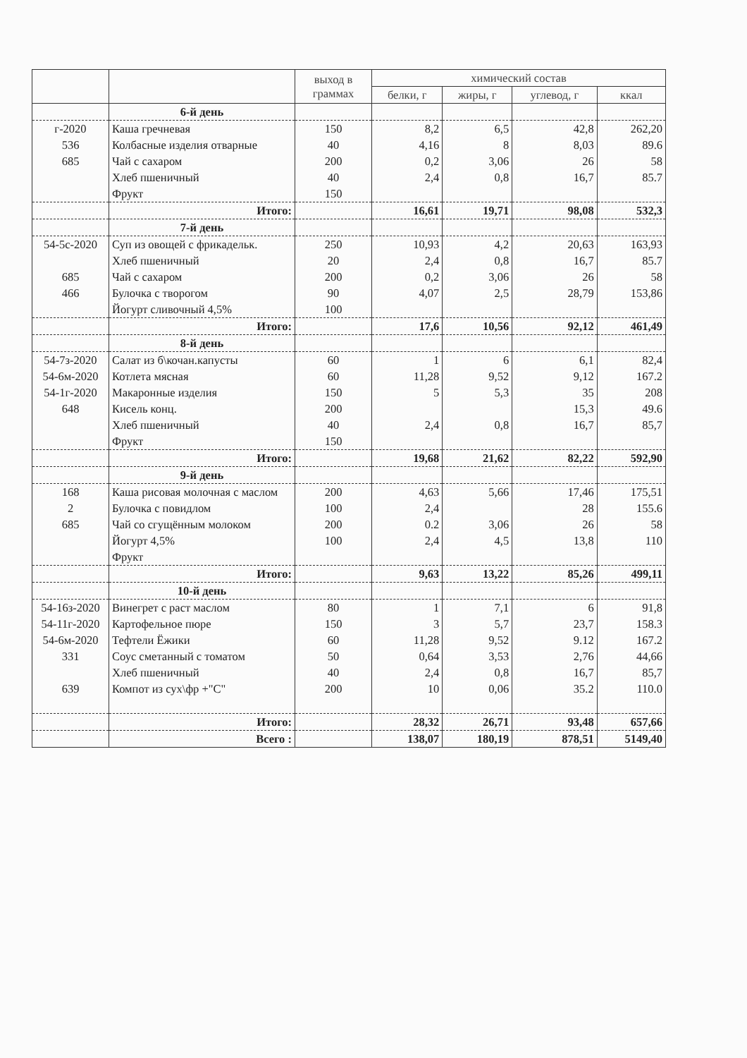| | | выход в граммах | химический состав | | | |
| --- | --- | --- | --- | --- | --- | --- |
| | | | белки, г | жиры, г | углевод, г | ккал |
| | 6-й день | | | | | |
| г-2020 | Каша гречневая | 150 | 8,2 | 6,5 | 42,8 | 262,20 |
| 536 | Колбасные изделия отварные | 40 | 4,16 | 8 | 8,03 | 89.6 |
| 685 | Чай с сахаром | 200 | 0,2 | 3,06 | 26 | 58 |
| | Хлеб пшеничный | 40 | 2,4 | 0,8 | 16,7 | 85.7 |
| | Фрукт | 150 | | | | |
| | Итого: | | 16,61 | 19,71 | 98,08 | 532,3 |
| | 7-й день | | | | | |
| 54-5с-2020 | Суп из овощей с фрикадельк. | 250 | 10,93 | 4,2 | 20,63 | 163,93 |
| | Хлеб пшеничный | 20 | 2,4 | 0,8 | 16,7 | 85.7 |
| 685 | Чай с сахаром | 200 | 0,2 | 3,06 | 26 | 58 |
| 466 | Булочка с творогом | 90 | 4,07 | 2,5 | 28,79 | 153,86 |
| | Йогурт сливочный 4,5% | 100 | | | | |
| | Итого: | | 17,6 | 10,56 | 92,12 | 461,49 |
| | 8-й день | | | | | |
| 54-7з-2020 | Салат из б\кочан.капусты | 60 | 1 | 6 | 6,1 | 82,4 |
| 54-6м-2020 | Котлета мясная | 60 | 11,28 | 9,52 | 9,12 | 167.2 |
| 54-1г-2020 | Макаронные изделия | 150 | 5 | 5,3 | 35 | 208 |
| 648 | Кисель конц. | 200 | | | 15,3 | 49.6 |
| | Хлеб пшеничный | 40 | 2,4 | 0,8 | 16,7 | 85,7 |
| | Фрукт | 150 | | | | |
| | Итого: | | 19,68 | 21,62 | 82,22 | 592,90 |
| | 9-й день | | | | | |
| 168 | Каша рисовая молочная с маслом | 200 | 4,63 | 5,66 | 17,46 | 175,51 |
| 2 | Булочка с повидлом | 100 | 2,4 | | 28 | 155.6 |
| 685 | Чай со сгущённым молоком | 200 | 0.2 | 3,06 | 26 | 58 |
| | Йогурт 4,5% | 100 | 2,4 | 4,5 | 13,8 | 110 |
| | Фрукт | | | | | |
| | Итого: | | 9,63 | 13,22 | 85,26 | 499,11 |
| | 10-й день | | | | | |
| 54-16з-2020 | Винегрет с раст маслом | 80 | 1 | 7,1 | 6 | 91,8 |
| 54-11г-2020 | Картофельное пюре | 150 | 3 | 5,7 | 23,7 | 158.3 |
| 54-6м-2020 | Тефтели Ёжики | 60 | 11,28 | 9,52 | 9.12 | 167.2 |
| 331 | Соус сметанный с томатом | 50 | 0,64 | 3,53 | 2,76 | 44,66 |
| | Хлеб пшеничный | 40 | 2,4 | 0,8 | 16,7 | 85,7 |
| 639 | Компот из сух\фр +"С" | 200 | 10 | 0,06 | 35.2 | 110.0 |
| | Итого: | | 28,32 | 26,71 | 93,48 | 657,66 |
| | Всего : | | 138,07 | 180,19 | 878,51 | 5149,40 |